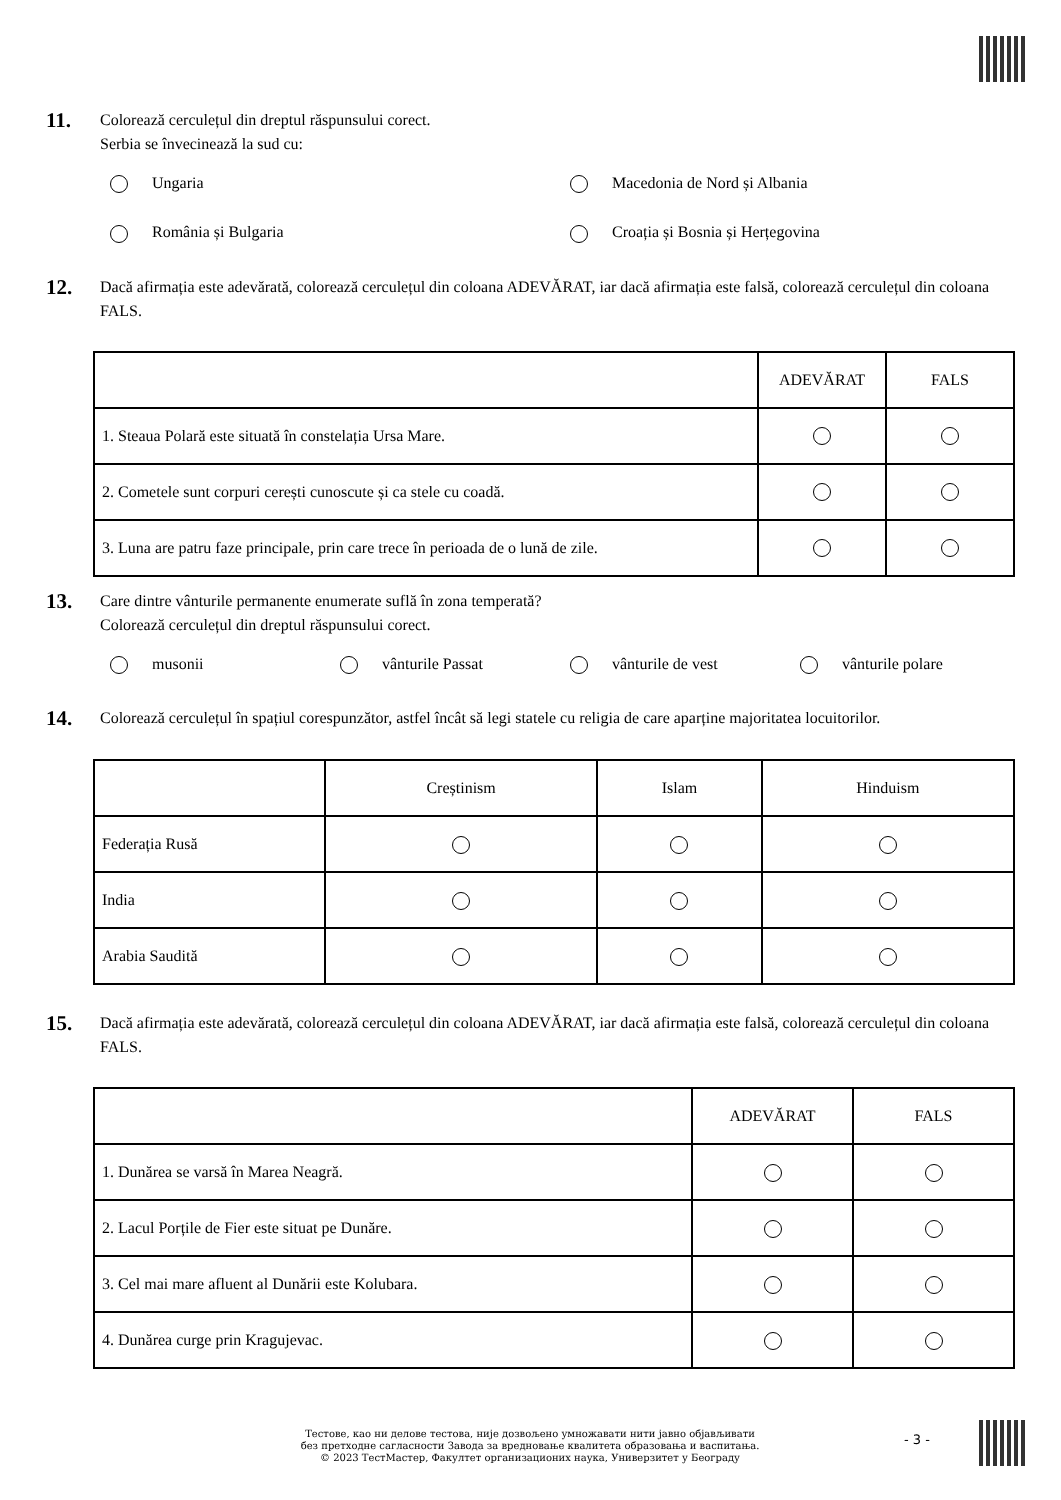11.
Colorează cerculețul din dreptul răspunsului corect.
Serbia se învecinează la sud cu:
Ungaria
Macedonia de Nord și Albania
România și Bulgaria
Croația și Bosnia și Herțegovina
12.
Dacă afirmația este adevărată, colorează cerculețul din coloana ADEVĂRAT, iar dacă afirmația este falsă, colorează cerculețul din coloana FALS.
| | ADEVĂRAT | FALS |
| 1. Steaua Polară este situată în constelația Ursa Mare. | | |
| 2. Cometele sunt corpuri cerești cunoscute și ca stele cu coadă. | | |
| 3. Luna are patru faze principale, prin care trece în perioada de o lună de zile. | | |
13.
Care dintre vânturile permanente enumerate suflă în zona temperată?
Colorează cerculețul din dreptul răspunsului corect.
musonii
vânturile Passat
vânturile de vest
vânturile polare
14.
Colorează cerculețul în spațiul corespunzător, astfel încât să legi statele cu religia de care aparține majoritatea locuitorilor.
| | Creștinism | Islam | Hinduism |
| Federația Rusă | | | |
| India | | | |
| Arabia Saudită | | | |
15.
Dacă afirmația este adevărată, colorează cerculețul din coloana ADEVĂRAT, iar dacă afirmația este falsă, colorează cerculețul din coloana FALS.
| | ADEVĂRAT | FALS |
| 1. Dunărea se varsă în Marea Neagră. | | |
| 2. Lacul Porțile de Fier este situat pe Dunăre. | | |
| 3. Cel mai mare afluent al Dunării este Kolubara. | | |
| 4. Dunărea curge prin Kragujevac. | | |
Тестове, као ни делове тестова, није дозвољено умножавати нити јавно објављивати
без претходне сагласности Завода за вредновање квалитета образовања и васпитања.
© 2023 ТестМастер, Факултет организационих наука, Универзитет у Београду
- 3 -